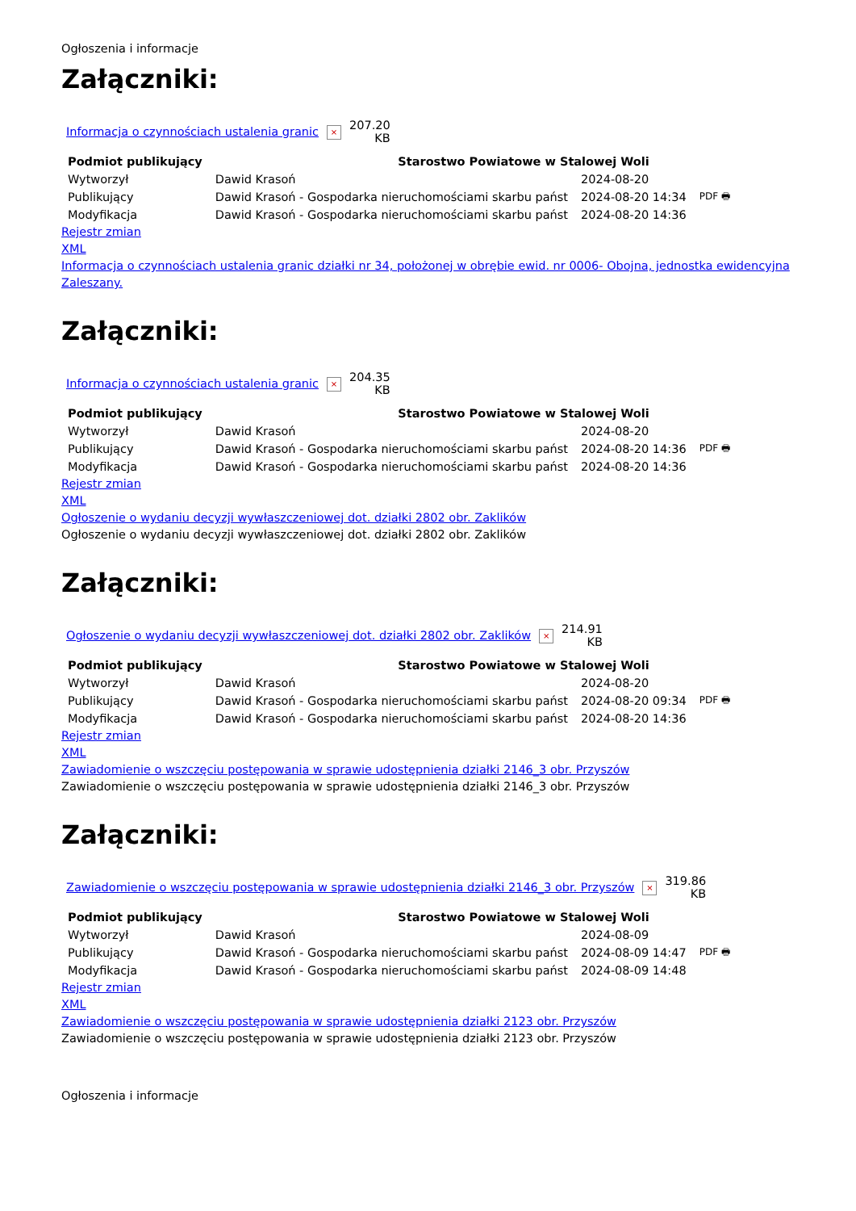Ogłoszenia i informacje
Załączniki:
| Informacja o czynnościach ustalenia granic | × | 207.20 KB |
| Podmiot publikujący | | Starostwo Powiatowe w Stalowej Woli | | |
| --- | --- | --- | --- | --- |
| Wytworzył | Dawid Krasoń | | 2024-08-20 | PDF 🖶 |
| Publikujący | Dawid Krasoń - Gospodarka nieruchomościami skarbu państ | | 2024-08-20 14:34 | |
| Modyfikacja | Dawid Krasoń - Gospodarka nieruchomościami skarbu państ | | 2024-08-20 14:36 | |
Rejestr zmian
XML
Informacja o czynnościach ustalenia granic działki nr 34, położonej w obrębie ewid. nr 0006- Obojna, jednostka ewidencyjna Zaleszany.
Załączniki:
| Informacja o czynnościach ustalenia granic | × | 204.35 KB |
| Podmiot publikujący | | Starostwo Powiatowe w Stalowej Woli | | |
| --- | --- | --- | --- | --- |
| Wytworzył | Dawid Krasoń | | 2024-08-20 | PDF 🖶 |
| Publikujący | Dawid Krasoń - Gospodarka nieruchomościami skarbu państ | | 2024-08-20 14:36 | |
| Modyfikacja | Dawid Krasoń - Gospodarka nieruchomościami skarbu państ | | 2024-08-20 14:36 | |
Rejestr zmian
XML
Ogłoszenie o wydaniu decyzji wywłaszczeniowej dot. działki 2802 obr. Zaklików
Ogłoszenie o wydaniu decyzji wywłaszczeniowej dot. działki 2802 obr. Zaklików
Załączniki:
| Ogłoszenie o wydaniu decyzji wywłaszczeniowej dot. działki 2802 obr. Zaklików | × | 214.91 KB |
| Podmiot publikujący | | Starostwo Powiatowe w Stalowej Woli | | |
| --- | --- | --- | --- | --- |
| Wytworzył | Dawid Krasoń | | 2024-08-20 | PDF 🖶 |
| Publikujący | Dawid Krasoń - Gospodarka nieruchomościami skarbu państ | | 2024-08-20 09:34 | |
| Modyfikacja | Dawid Krasoń - Gospodarka nieruchomościami skarbu państ | | 2024-08-20 14:36 | |
Rejestr zmian
XML
Zawiadomienie o wszczęciu postępowania w sprawie udostępnienia działki 2146_3 obr. Przyszów
Zawiadomienie o wszczęciu postępowania w sprawie udostępnienia działki 2146_3 obr. Przyszów
Załączniki:
| Zawiadomienie o wszczęciu postępowania w sprawie udostępnienia działki 2146_3 obr. Przyszów | × | 319.86 KB |
| Podmiot publikujący | | Starostwo Powiatowe w Stalowej Woli | | |
| --- | --- | --- | --- | --- |
| Wytworzył | Dawid Krasoń | | 2024-08-09 | PDF 🖶 |
| Publikujący | Dawid Krasoń - Gospodarka nieruchomościami skarbu państ | | 2024-08-09 14:47 | |
| Modyfikacja | Dawid Krasoń - Gospodarka nieruchomościami skarbu państ | | 2024-08-09 14:48 | |
Rejestr zmian
XML
Zawiadomienie o wszczęciu postępowania w sprawie udostępnienia działki 2123 obr. Przyszów
Zawiadomienie o wszczęciu postępowania w sprawie udostępnienia działki 2123 obr. Przyszów
Ogłoszenia i informacje